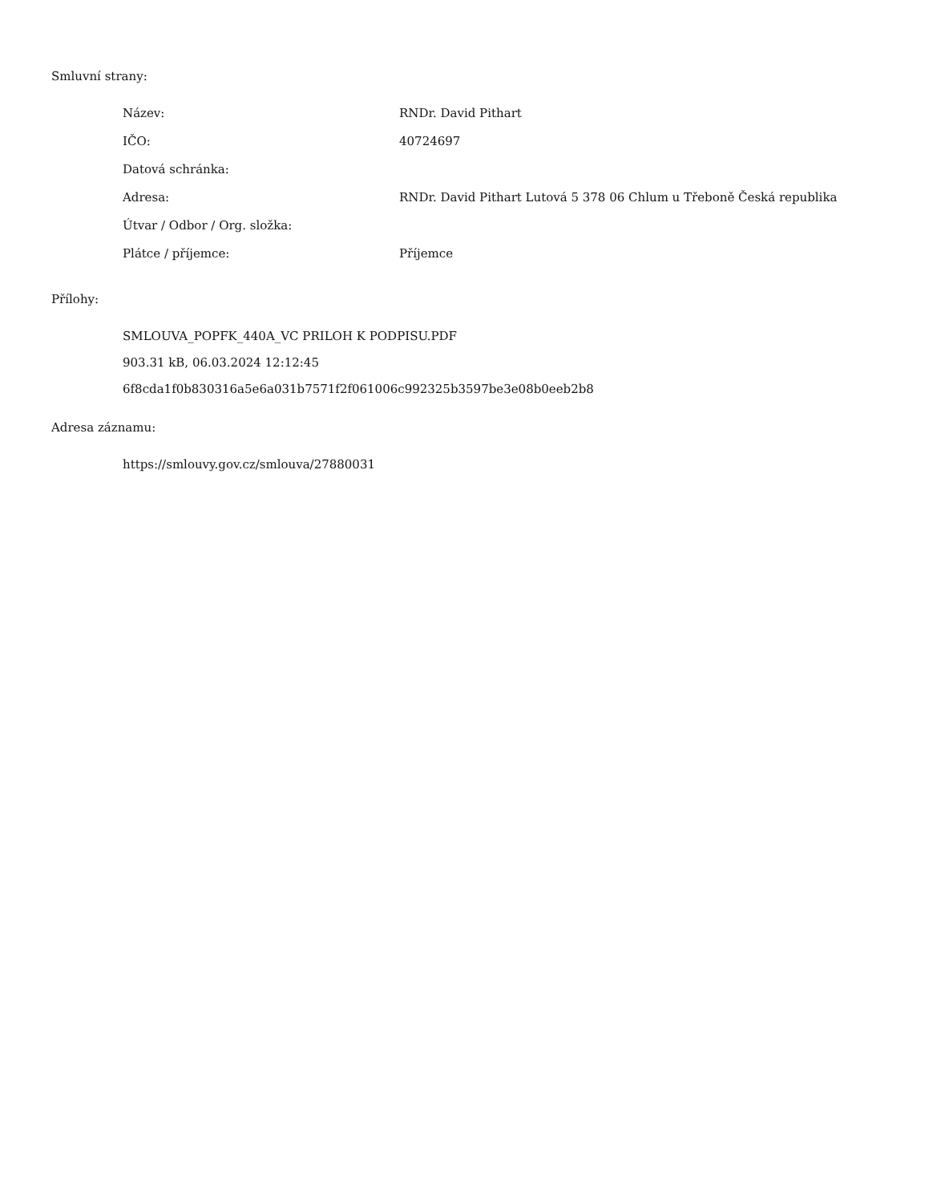Smluvní strany:
| Název: | RNDr. David Pithart |
| IČO: | 40724697 |
| Datová schránka: | |
| Adresa: | RNDr. David Pithart Lutová 5 378 06 Chlum u Třeboně Česká republika |
| Útvar / Odbor / Org. složka: | |
| Plátce / příjemce: | Příjemce |
Přílohy:
SMLOUVA_POPFK_440A_VC PRILOH K PODPISU.PDF
903.31 kB, 06.03.2024 12:12:45
6f8cda1f0b830316a5e6a031b7571f2f061006c992325b3597be3e08b0eeb2b8
Adresa záznamu:
https://smlouvy.gov.cz/smlouva/27880031